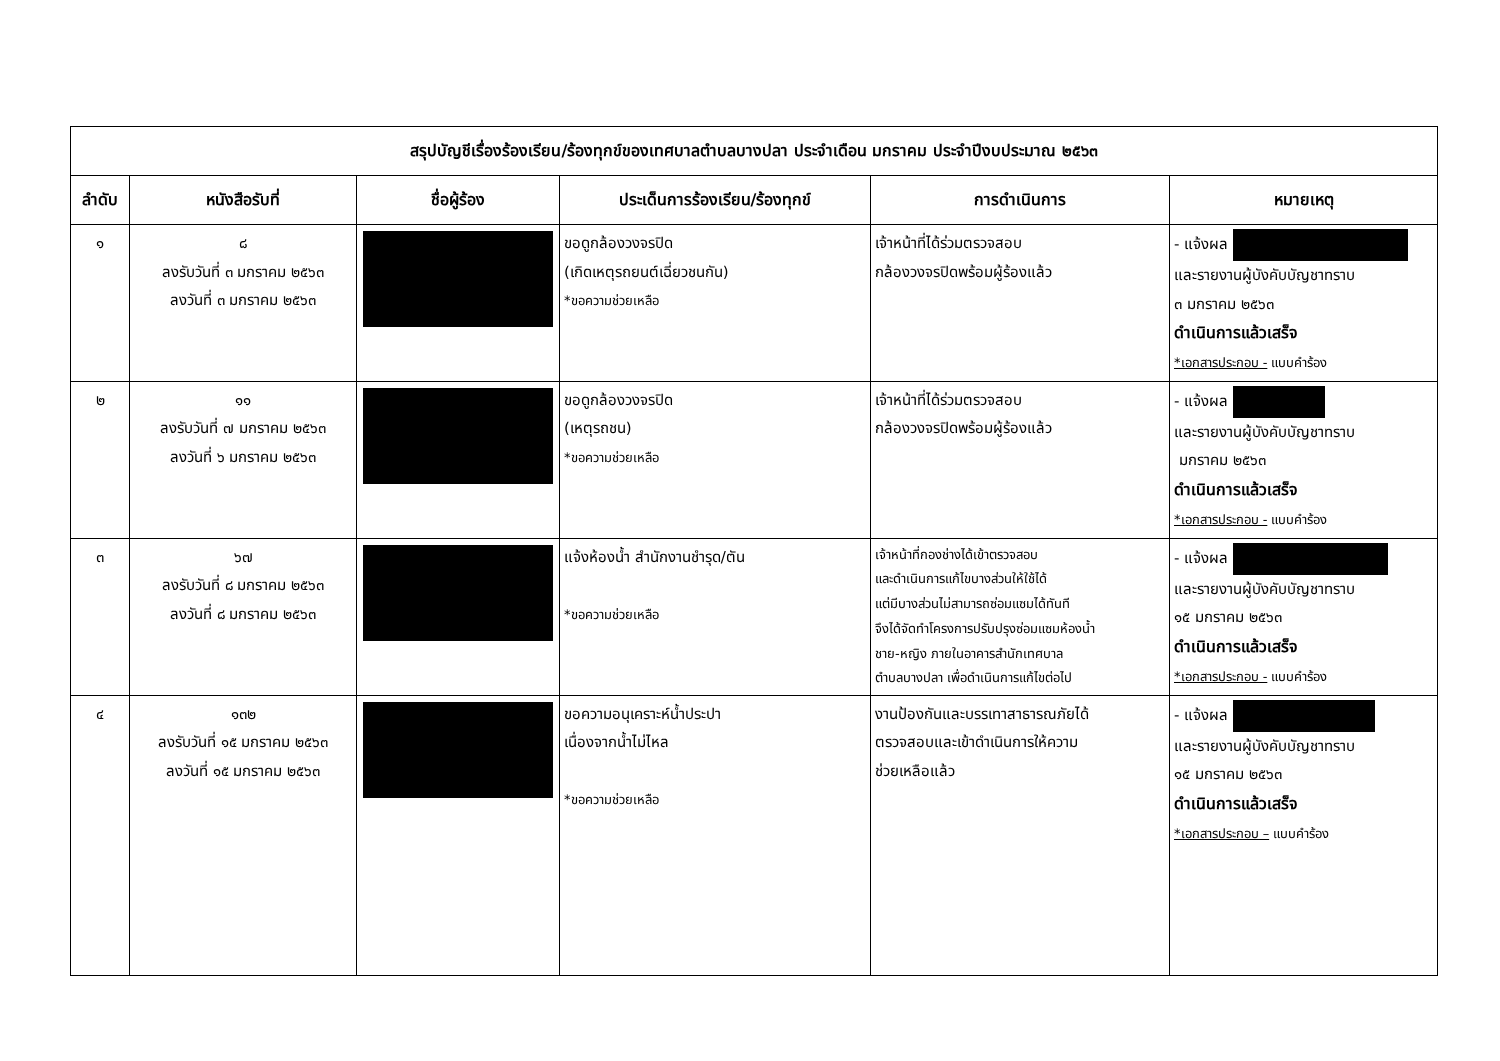| สรุปบัญชีเรื่องร้องเรียน/ร้องทุกข์ของเทศบาลตำบลบางปลา ประจำเดือน มกราคม ประจำปีงบประมาณ ๒๕๖๓ | | | | | |
| --- | --- | --- | --- | --- | --- |
| ลำดับ | หนังสือรับที่ | ชื่อผู้ร้อง | ประเด็นการร้องเรียน/ร้องทุกข์ | การดำเนินการ | หมายเหตุ |
| ๑ | ๘ ลงรับวันที่ ๓ มกราคม ๒๕๖๓ ลงวันที่ ๓ มกราคม ๒๕๖๓ | | ขอดูกล้องวงจรปิด (เกิดเหตุรถยนต์เฉี่ยวชนกัน) *ขอความช่วยเหลือ | เจ้าหน้าที่ได้ร่วมตรวจสอบ กล้องวงจรปิดพร้อมผู้ร้องแล้ว | - แจ้งผล และรายงานผู้บังคับบัญชาทราบ ๓ มกราคม ๒๕๖๓ ดำเนินการแล้วเสร็จ *เอกสารประกอบ - แบบคำร้อง |
| ๒ | ๑๑ ลงรับวันที่ ๗ มกราคม ๒๕๖๓ ลงวันที่ ๖ มกราคม ๒๕๖๓ | | ขอดูกล้องวงจรปิด (เหตุรถชน) *ขอความช่วยเหลือ | เจ้าหน้าที่ได้ร่วมตรวจสอบ กล้องวงจรปิดพร้อมผู้ร้องแล้ว | - แจ้งผล และรายงานผู้บังคับบัญชาทราบ มกราคม ๒๕๖๓ ดำเนินการแล้วเสร็จ *เอกสารประกอบ - แบบคำร้อง |
| ๓ | ๖๗ ลงรับวันที่ ๘ มกราคม ๒๕๖๓ ลงวันที่ ๘ มกราคม ๒๕๖๓ | | แจ้งห้องน้ำ สำนักงานชำรุด/ตัน *ขอความช่วยเหลือ | เจ้าหน้าที่กองช่างได้เข้าตรวจสอบ และดำเนินการแก้ไขบางส่วนให้ใช้ได้ แต่มีบางส่วนไม่สามารถซ่อมแซมได้ทันที จึงได้จัดทำโครงการปรับปรุงซ่อมแซมห้องน้ำ ชาย-หญิง ภายในอาคารสำนักเทศบาล ตำบลบางปลา เพื่อดำเนินการแก้ไขต่อไป | - แจ้งผล และรายงานผู้บังคับบัญชาทราบ ๑๕ มกราคม ๒๕๖๓ ดำเนินการแล้วเสร็จ *เอกสารประกอบ - แบบคำร้อง |
| ๔ | ๑๓๒ ลงรับวันที่ ๑๕ มกราคม ๒๕๖๓ ลงวันที่ ๑๕ มกราคม ๒๕๖๓ | | ขอความอนุเคราะห์น้ำประปา เนื่องจากน้ำไม่ไหล *ขอความช่วยเหลือ | งานป้องกันและบรรเทาสาธารณภัยได้ ตรวจสอบและเข้าดำเนินการให้ความ ช่วยเหลือแล้ว | - แจ้งผล และรายงานผู้บังคับบัญชาทราบ ๑๕ มกราคม ๒๕๖๓ ดำเนินการแล้วเสร็จ *เอกสารประกอบ – แบบคำร้อง |